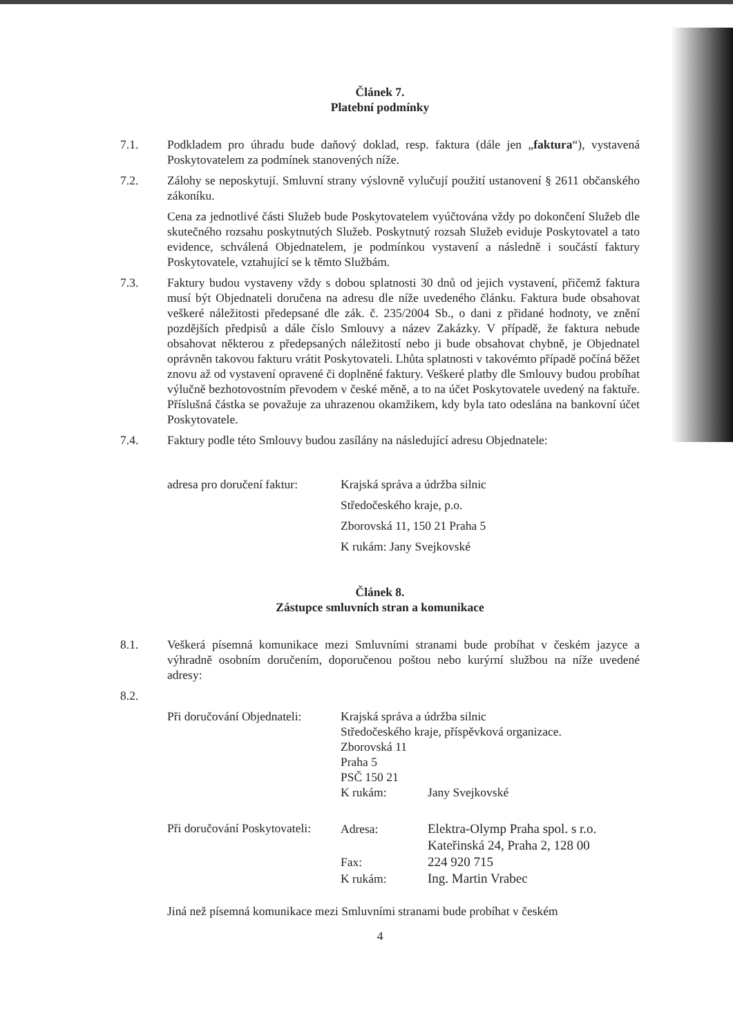Článek 7.
Platební podmínky
7.1. Podkladem pro úhradu bude daňový doklad, resp. faktura (dále jen „faktura“), vystavená Poskytovatelem za podmínek stanovených níže.
7.2. Zálohy se neposkytují. Smluvní strany výslovně vylučují použití ustanovení § 2611 občanského zákoníku.
Cena za jednotlivé části Služeb bude Poskytovatelem vyúčtována vždy po dokončení Služeb dle skutečného rozsahu poskytnutých Služeb. Poskytnutý rozsah Služeb eviduje Poskytovatel a tato evidence, schválená Objednatelem, je podmínkou vystavení a následně i součástí faktury Poskytovatele, vztahující se k těmto Službám.
7.3. Faktury budou vystaveny vždy s dobou splatnosti 30 dnů od jejich vystavení, přičemž faktura musí být Objednateli doručena na adresu dle níže uvedeného článku. Faktura bude obsahovat veškeré náležitosti předepsané dle zák. č. 235/2004 Sb., o dani z přidané hodnoty, ve znění pozdějších předpisů a dále číslo Smlouvy a název Zakázky. V případě, že faktura nebude obsahovat některou z předepsaných náležitostí nebo ji bude obsahovat chybně, je Objednatel oprávněn takovou fakturu vrátit Poskytovateli. Lhůta splatnosti v takovémto případě počíná běžet znovu až od vystavení opravené či doplněné faktury. Veškeré platby dle Smlouvy budou probíhat výlučně bezhotovostním převodem v české měně, a to na účet Poskytovatele uvedený na faktuře. Příslušná částka se považuje za uhrazenou okamžikem, kdy byla tato odeslána na bankovní účet Poskytovatele.
7.4. Faktury podle této Smlouvy budou zasílány na následující adresu Objednatele:
adresa pro doručení faktur:
Krajská správa a údržba silnic
Středočeského kraje, p.o.
Zborovská 11, 150 21 Praha 5
K rukám: Jany Svejkovské
Článek 8.
Zástupce smluvních stran a komunikace
8.1. Veškerá písemná komunikace mezi Smluvními stranami bude probíhat v českém jazyce a výhradně osobním doručením, doporučenou poštou nebo kurýrní službou na níže uvedené adresy:
8.2.
Při doručování Objednateli:
Krajská správa a údržba silnic
Středočeského kraje, příspěvková organizace.
Zborovská 11
Praha 5
PSČ 150 21
K rukám:
Jany Svejkovské
Při doručování Poskytovateli:
Adresa:
Elektra-Olymp Praha spol. s r.o.
Kateřinská 24, Praha 2, 128 00
Fax:
224 920 715
K rukám:
Ing. Martin Vrabec
Jiná než písemná komunikace mezi Smluvními stranami bude probíhat v českém
4